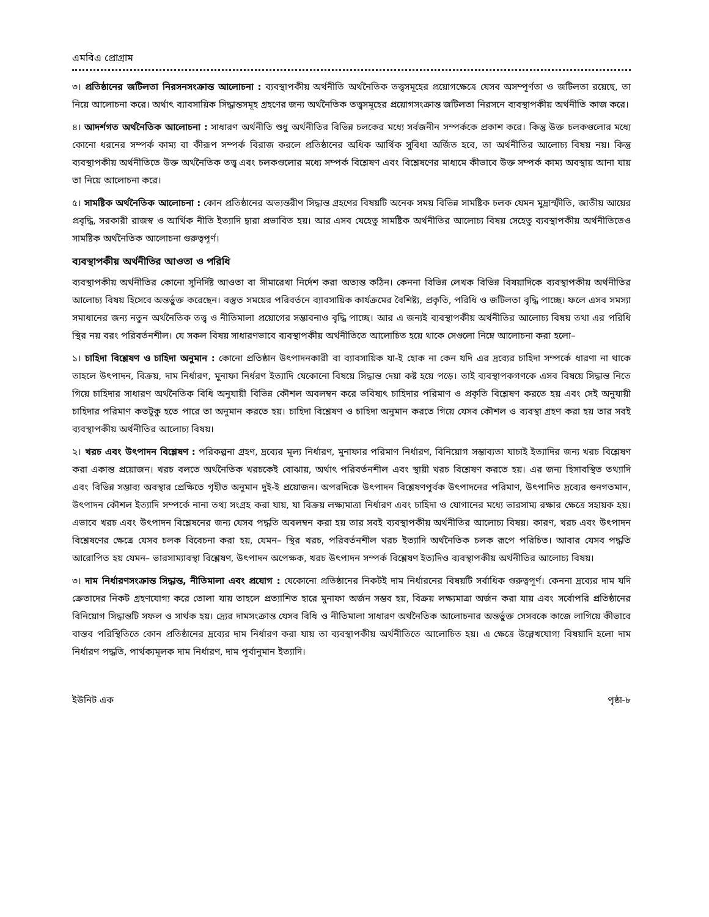এমবিএ প্রোগ্রাম
৩। প্রতিষ্ঠানের জটিলতা নিরসনসংক্রান্ত আলোচনা : ব্যবস্থাপকীয় অর্থনীতি অর্থনৈতিক তত্ত্বসমূহের প্রয়োগক্ষেত্রে যেসব অসম্পূর্ণতা ও জটিলতা রয়েছে, তা নিয়ে আলোচনা করে। অর্থাৎ ব্যাবসায়িক সিদ্ধান্তসমূহ গ্রহণের জন্য অর্থনৈতিক তত্ত্বসমূহের প্রয়োগসংক্রান্ত জটিলতা নিরসনে ব্যবস্থাপকীয় অর্থনীতি কাজ করে।
৪। আদর্শগত অর্থনৈতিক আলোচনা : সাধারণ অর্থনীতি শুধু অর্থনীতির বিভিন্ন চলকের মধ্যে সর্বজনীন সম্পর্ককে প্রকাশ করে। কিন্তু উক্ত চলকগুলোর মধ্যে কোনো ধরনের সম্পর্ক কাম্য বা কীরূপ সম্পর্ক বিরাজ করলে প্রতিষ্ঠানের অধিক আর্থিক সুবিধা অর্জিত হবে, তা অর্থনীতির আলোচ্য বিষয় নয়। কিন্তু ব্যবস্থাপকীয় অর্থনীতিতে উক্ত অর্থনৈতিক তত্ত্ব এবং চলকগুলোর মধ্যে সম্পর্ক বিশ্লেষণ এবং বিশ্লেষণের মাধ্যমে কীভাবে উক্ত সম্পর্ক কাম্য অবস্থায় আনা যায় তা নিয়ে আলোচনা করে।
৫। সামষ্টিক অর্থনৈতিক আলোচনা : কোন প্রতিষ্ঠানের অভ্যন্তরীণ সিদ্ধান্ত গ্রহণের বিষয়টি অনেক সময় বিভিন্ন সামষ্টিক চলক যেমন মুদ্রাস্ফীতি, জাতীয় আয়ের প্রবৃদ্ধি, সরকারী রাজস্ব ও আর্থিক নীতি ইত্যাদি দ্বারা প্রভাবিত হয়। আর এসব যেহেতু সামষ্টিক অর্থনীতির আলোচ্য বিষয় সেহেতু ব্যবস্থাপকীয় অর্থনীতিতেও সামষ্টিক অর্থনৈতিক আলোচনা গুরুত্বপূর্ণ।
ব্যবস্থাপকীয় অর্থনীতির আওতা ও পরিধি
ব্যবস্থাপকীয় অর্থনীতির কোনো সুনির্দিষ্ট আওতা বা সীমারেখা নির্দেশ করা অত্যন্ত কঠিন। কেননা বিভিন্ন লেখক বিভিন্ন বিষয়াদিকে ব্যবস্থাপকীয় অর্থনীতির আলোচ্য বিষয় হিসেবে অন্তর্ভুক্ত করেছেন। বস্তুত সময়ের পরিবর্তনে ব্যাবসায়িক কার্যক্রমের বৈশিষ্ট্য, প্রকৃতি, পরিধি ও জটিলতা বৃদ্ধি পাচ্ছে। ফলে এসব সমস্যা সমাধানের জন্য নতুন অর্থনৈতিক তত্ত্ব ও নীতিমালা প্রয়োগের সম্ভাবনাও বৃদ্ধি পাচ্ছে। আর এ জন্যই ব্যবস্থাপকীয় অর্থনীতির আলোচ্য বিষয় তথা এর পরিধি স্থির নয় বরং পরিবর্তনশীল। যে সকল বিষয় সাধারণভাবে ব্যবস্থাপকীয় অর্থনীতিতে আলোচিত হয়ে থাকে সেগুলো নিম্নে আলোচনা করা হলো–
১। চাহিদা বিশ্লেষণ ও চাহিদা অনুমান : কোনো প্রতিষ্ঠান উৎপাদনকারী বা ব্যাবসায়িক যা-ই হোক না কেন যদি এর দ্রব্যের চাহিদা সম্পর্কে ধারণা না থাকে তাহলে উৎপাদন, বিক্রয়, দাম নির্ধারণ, মুনাফা নির্ধরণ ইত্যাদি যেকোনো বিষয়ে সিদ্ধান্ত দেয়া কষ্ট হয়ে পড়ে। তাই ব্যবস্থাপকগণকে এসব বিষয়ে সিদ্ধান্ত নিতে গিয়ে চাহিদার সাধারণ অর্থনৈতিক বিধি অনুযায়ী বিভিন্ন কৌশল অবলম্বন করে ভবিষ্যৎ চাহিদার পরিমাণ ও প্রকৃতি বিশ্লেষণ করতে হয় এবং সেই অনুযায়ী চাহিদার পরিমাণ কতটুকু হতে পারে তা অনুমান করতে হয়। চাহিদা বিশ্লেষণ ও চাহিদা অনুমান করতে গিয়ে যেসব কৌশল ও ব্যবস্থা গ্রহণ করা হয় তার সবই ব্যবস্থাপকীয় অর্থনীতির আলোচ্য বিষয়।
২। খরচ এবং উৎপাদন বিশ্লেষণ : পরিকল্পনা গ্রহণ, দ্রব্যের মূল্য নির্ধারণ, মুনাফার পরিমাণ নির্ধারণ, বিনিয়োগ সম্ভাব্যতা যাচাই ইত্যাদির জন্য খরচ বিশ্লেষণ করা একান্ত প্রয়োজন। খরচ বলতে অর্থনৈতিক খরচকেই বোঝায়, অর্থাৎ পরিবর্তনশীল এবং স্থায়ী খরচ বিশ্লেষণ করতে হয়। এর জন্য হিসাবস্থিত তথ্যাদি এবং বিভিন্ন সম্ভাব্য অবস্থার প্রেক্ষিতে গৃহীত অনুমান দুই-ই প্রয়োজন। অপরদিকে উৎপাদন বিশ্লেষণপূর্বক উৎপাদনের পরিমাণ, উৎপাদিত দ্রব্যের গুনগতমান, উৎপাদন কৌশল ইত্যাদি সম্পর্কে নানা তথ্য সংগ্রহ করা যায়, যা বিক্রয় লক্ষ্যমাত্রা নির্ধারণ এবং চাহিদা ও যোগানের মধ্যে ভারসাম্য রক্ষার ক্ষেত্রে সহায়ক হয়। এভাবে খরচ এবং উৎপাদন বিশ্লেষনের জন্য যেসব পদ্ধতি অবলম্বন করা হয় তার সবই ব্যবস্থাপকীয় অর্থনীতির আলোচ্য বিষয়। কারণ, খরচ এবং উৎপাদন বিশ্লেষণের ক্ষেত্রে যেসব চলক বিবেচনা করা হয়, যেমন– স্থির খরচ, পরিবর্তনশীল খরচ ইত্যাদি অর্থনৈতিক চলক রূপে পরিচিত। আবার যেসব পদ্ধতি আরোপিত হয় যেমন– ভারসাম্যাবস্থা বিশ্লেষণ, উৎপাদন অপেক্ষক, খরচ উৎপাদন সম্পর্ক বিশ্লেষণ ইত্যদিও ব্যবস্থাপকীয় অর্থনীতির আলোচ্য বিষয়।
৩। দাম নির্ধারণসংক্রান্ত সিদ্ধান্ত, নীতিমালা এবং প্রযোগ : যেকোনো প্রতিষ্ঠানের নিকটই দাম নির্ধারনের বিষয়টি সর্বাধিক গুরুত্বপূর্ণ। কেননা দ্রব্যের দাম যদি ক্রেতাদের নিকট গ্রহণযোগ্য করে তোলা যায় তাহলে প্রত্যাশিত হারে মুনাফা অর্জন সম্ভব হয়, বিক্রয় লক্ষ্যমাত্রা অর্জন করা যায় এবং সর্বোপরি প্রতিষ্ঠানের বিনিয়োগ সিদ্ধান্তটি সফল ও সার্থক হয়। দ্র্যের দামসংক্রান্ত যেসব বিধি ও নীতিমালা সাধারণ অর্থনৈতিক আলোচনার অন্তর্ভুক্ত সেসবকে কাজে লাগিয়ে কীভাবে বাস্তব পরিস্থিতিতে কোন প্রতিষ্ঠানের দ্রব্যের দাম নির্ধারণ করা যায় তা ব্যবস্থাপকীয় অর্থনীতিতে আলোচিত হয়। এ ক্ষেত্রে উল্লেখযোগ্য বিষয়াদি হলো দাম নির্ধারণ পদ্ধতি, পার্থক্যমূলক দাম নির্ধারণ, দাম পূর্বানুমান ইত্যাদি।
ইউনিট এক পৃষ্ঠা-৮